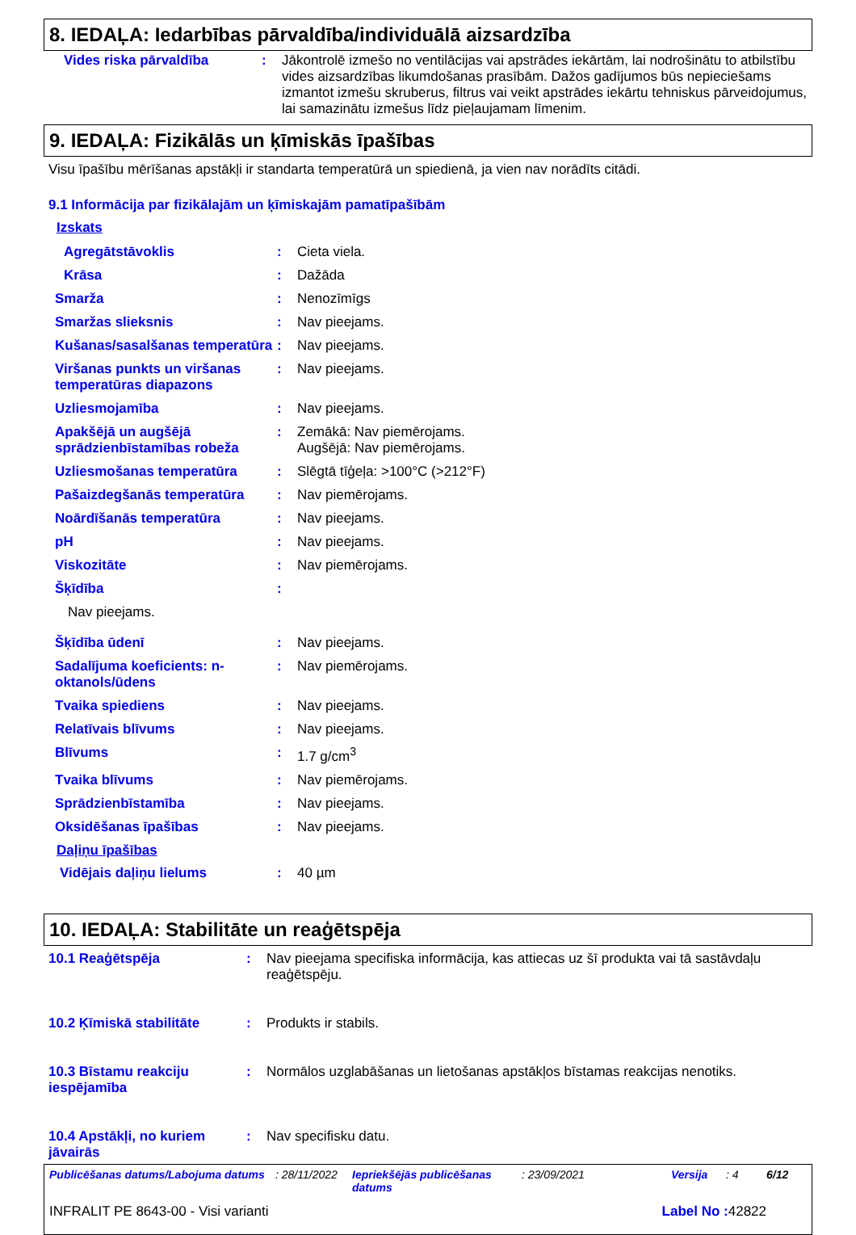8. IEDAĻA: Iedarbības pārvaldība/individuālā aizsardzība
Vides riska pārvaldība : Jākontrolē izmešo no ventilācijas vai apstrādes iekārtām, lai nodrošinātu to atbilstību vides aizsardzības likumdošanas prasībām. Dažos gadījumos būs nepieciešams izmantot izmešu skruberus, filtrus vai veikt apstrādes iekārtu tehniskus pārveidojumus, lai samazinātu izmešus līdz pieļaujamam līmenim.
9. IEDAĻA: Fizikālās un ķīmiskās īpašības
Visu īpašību mērīšanas apstākļi ir standarta temperatūrā un spiedienā, ja vien nav norādīts citādi.
9.1 Informācija par fizikālajām un ķīmiskajām pamatīpašībām
Izskats
Agregātstāvoklis : Cieta viela.
Krāsa : Dažāda
Smarža : Nenozīmīgs
Smaržas slieksnis : Nav pieejams.
Kušanas/sasalšanas temperatūra
: Nav pieejams.
Viršanas punkts un viršanas temperatūras diapazons
: Nav pieejams.
Uzliesmojamība : Nav pieejams.
Apakšējā un augšējā sprādzienbīstamības robeža
: Zemākā: Nav piemērojams.
Augšējā: Nav piemērojams.
Uzliesmošanas temperatūra : Slēgtā tīģeļa: >100°C (>212°F)
Pašaizdegšanās temperatūra : Nav piemērojams.
Noārdīšanās temperatūra : Nav pieejams.
pH : Nav pieejams.
Viskozitāte : Nav piemērojams.
Šķīdība :
Nav pieejams.
Šķīdība ūdenī : Nav pieejams.
Sadalījuma koeficients: n-oktanols/ūdens
: Nav piemērojams.
Tvaika spiediens : Nav pieejams.
Relatīvais blīvums : Nav pieejams.
Blīvums : 1.7 g/cm<sup>3</sup>
Tvaika blīvums : Nav piemērojams.
Sprādzienbīstamība : Nav pieejams.
Oksidēšanas īpašības : Nav pieejams.
Daļiņu īpašības
Vidējais daļiņu lielums : 40 µm
10. IEDAĻA: Stabilitāte un reaģētspēja
10.1 Reaģētspēja : Nav pieejama specifiska informācija, kas attiecas uz šī produkta vai tā sastāvdaļu reaģētspēju.
10.2 Ķīmiskā stabilitāte : Produkts ir stabils.
10.3 Bīstamu reakciju iespējamība
: Normālos uzglabāšanas un lietošanas apstākļos bīstamas reakcijas nenotiks.
10.4 Apstākļi, no kuriem jāvairās
: Nav specifisku datu.
Publicēšanas datums/Labojuma datums: 28/11/2022 Iepriekšējās publicēšanas datums: 23/09/2021 Versija: 4 6/12
INFRALIT PE 8643-00 - Visi varianti Label No : 42822